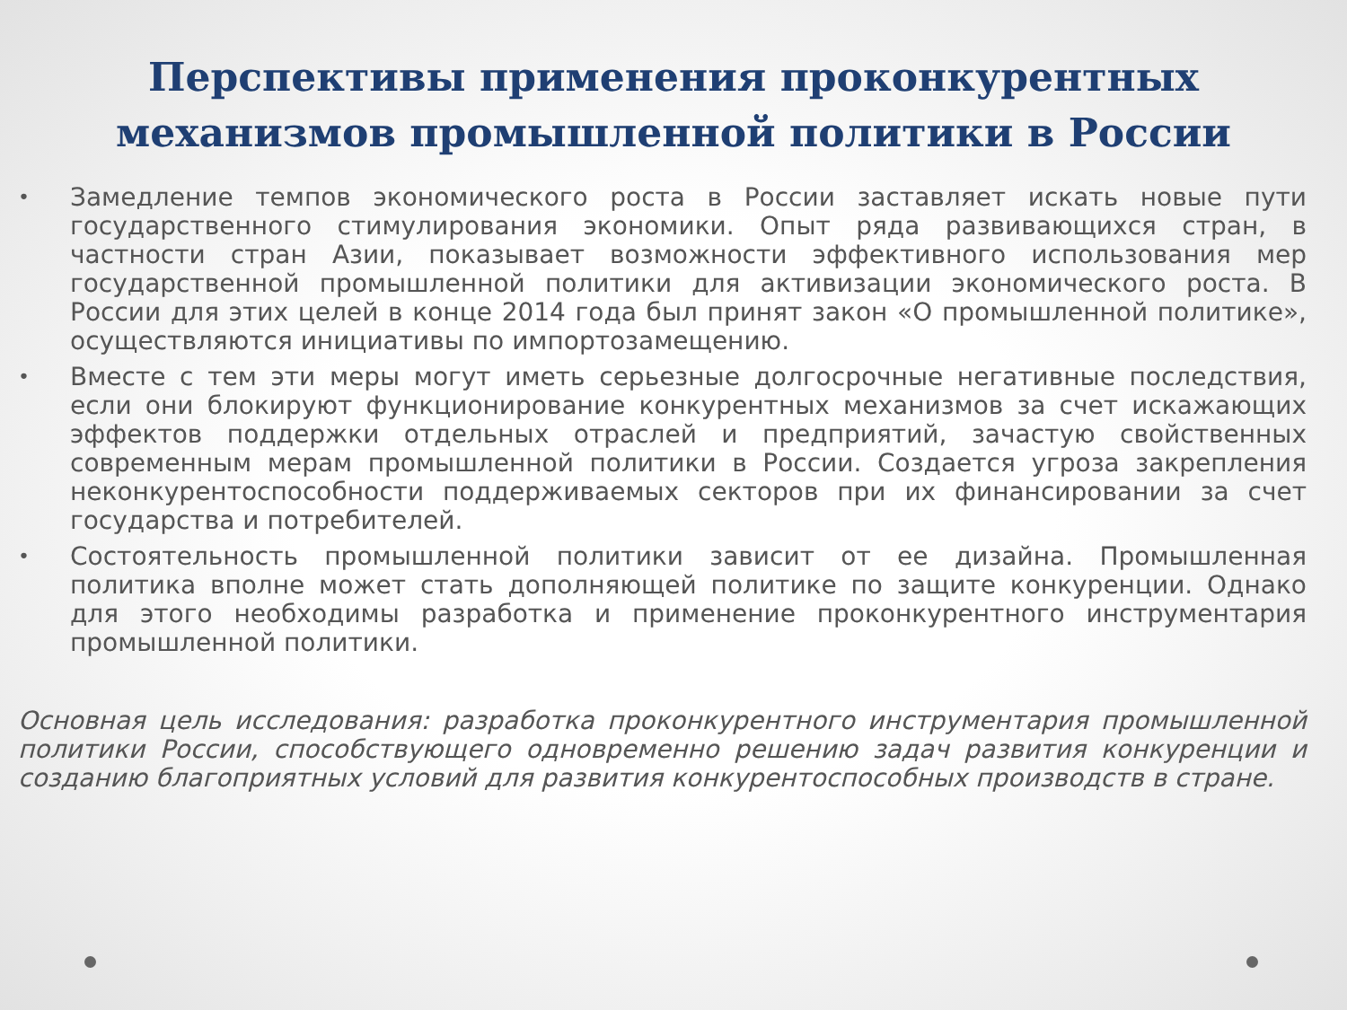Перспективы применения проконкурентных механизмов промышленной политики в России
• Замедление темпов экономического роста в России заставляет искать новые пути государственного стимулирования экономики. Опыт ряда развивающихся стран, в частности стран Азии, показывает возможности эффективного использования мер государственной промышленной политики для активизации экономического роста. В России для этих целей в конце 2014 года был принят закон «О промышленной политике», осуществляются инициативы по импортозамещению.
• Вместе с тем эти меры могут иметь серьезные долгосрочные негативные последствия, если они блокируют функционирование конкурентных механизмов за счет искажающих эффектов поддержки отдельных отраслей и предприятий, зачастую свойственных современным мерам промышленной политики в России. Создается угроза закрепления неконкурентоспособности поддерживаемых секторов при их финансировании за счет государства и потребителей.
• Состоятельность промышленной политики зависит от ее дизайна. Промышленная политика вполне может стать дополняющей политике по защите конкуренции. Однако для этого необходимы разработка и применение проконкурентного инструментария промышленной политики.
Основная цель исследования: разработка проконкурентного инструментария промышленной политики России, способствующего одновременно решению задач развития конкуренции и созданию благоприятных условий для развития конкурентоспособных производств в стране.